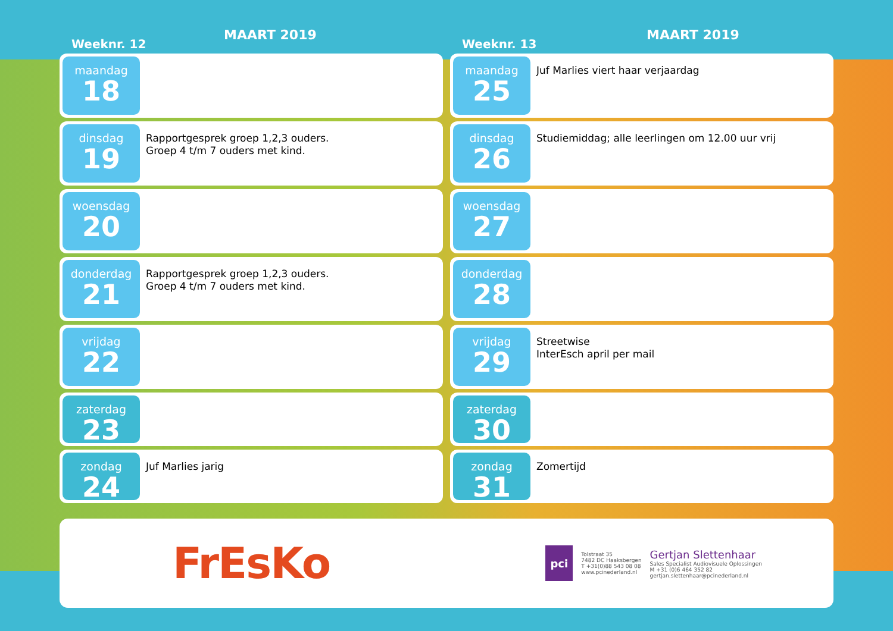Weeknr. 12
MAART 2019
maandag
18
dinsdag
19
Rapportgesprek groep 1,2,3 ouders.
Groep 4 t/m 7 ouders met kind.
woensdag
20
donderdag
21
Rapportgesprek groep 1,2,3 ouders.
Groep 4 t/m 7 ouders met kind.
vrijdag
22
zaterdag
23
zondag
24
Juf Marlies jarig
Weeknr. 13
MAART 2019
maandag
25
Juf Marlies viert haar verjaardag
dinsdag
26
Studiemiddag; alle leerlingen om 12.00 uur vrij
woensdag
27
donderdag
28
vrijdag
29
Streetwise
InterEsch april per mail
zaterdag
30
zondag
31
Zomertijd
FrEsKo
pci
Tolstraat 35
7482 DC Haaksbergen
T +31(0)88 543 08 08
www.pcinederland.nl
Gertjan Slettenhaar
Sales Specialist Audiovisuele Oplossingen
M +31 (0)6 464 352 82
gertjan.slettenhaar@pcinederland.nl